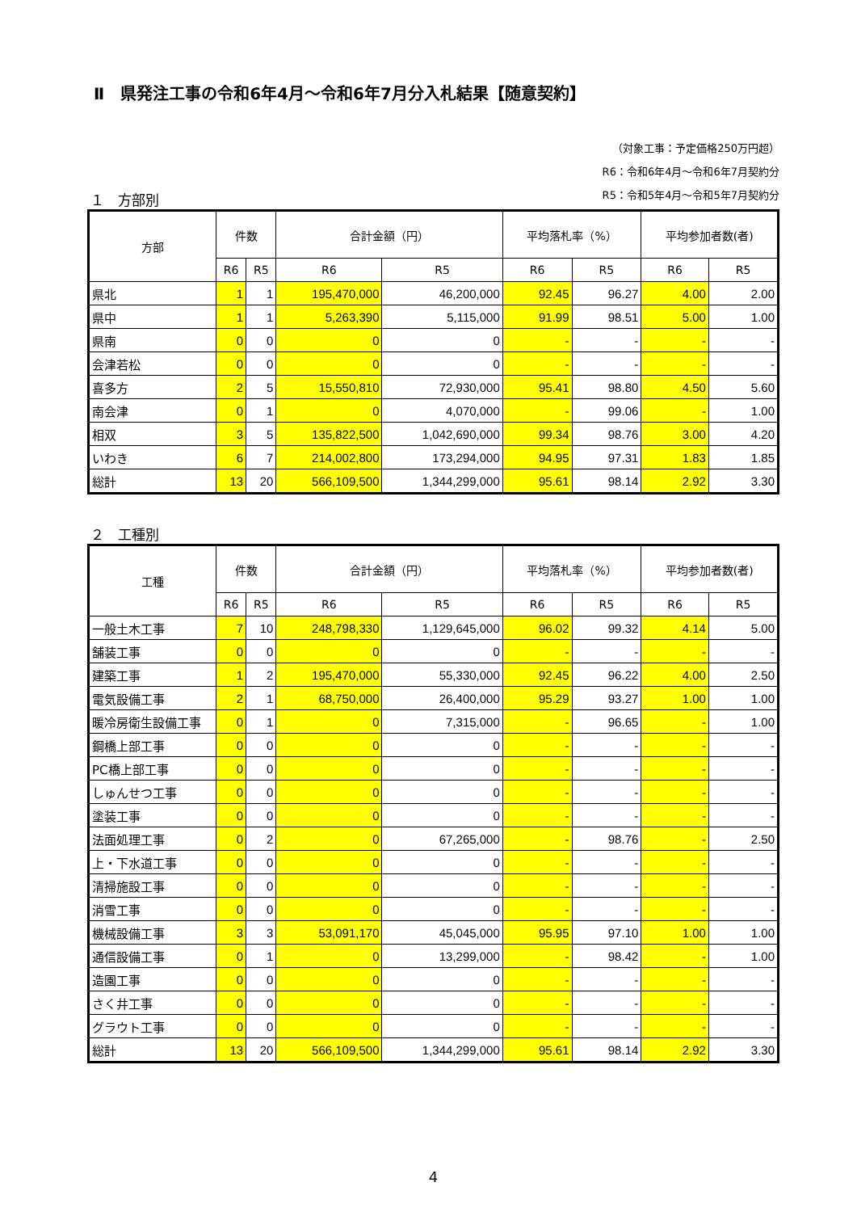Ⅱ　県発注工事の令和6年4月～令和6年7月分入札結果【随意契約】
（対象工事：予定価格250万円超）
R6：令和6年4月～令和6年7月契約分
R5：令和5年4月～令和5年7月契約分
１　方部別
| 方部 | 件数 | | 合計金額（円） | | 平均落札率（%） | | 平均参加者数(者) | |
| --- | --- | --- | --- | --- | --- | --- | --- | --- |
| | R6 | R5 | R6 | R5 | R6 | R5 | R6 | R5 |
| 県北 | 1 | 1 | 195,470,000 | 46,200,000 | 92.45 | 96.27 | 4.00 | 2.00 |
| 県中 | 1 | 1 | 5,263,390 | 5,115,000 | 91.99 | 98.51 | 5.00 | 1.00 |
| 県南 | 0 | 0 | 0 | 0 | - | - | - | - |
| 会津若松 | 0 | 0 | 0 | 0 | - | - | - | - |
| 喜多方 | 2 | 5 | 15,550,810 | 72,930,000 | 95.41 | 98.80 | 4.50 | 5.60 |
| 南会津 | 0 | 1 | 0 | 4,070,000 | - | 99.06 | - | 1.00 |
| 相双 | 3 | 5 | 135,822,500 | 1,042,690,000 | 99.34 | 98.76 | 3.00 | 4.20 |
| いわき | 6 | 7 | 214,002,800 | 173,294,000 | 94.95 | 97.31 | 1.83 | 1.85 |
| 総計 | 13 | 20 | 566,109,500 | 1,344,299,000 | 95.61 | 98.14 | 2.92 | 3.30 |
２　工種別
| 工種 | 件数 | | 合計金額（円） | | 平均落札率（%） | | 平均参加者数(者) | |
| --- | --- | --- | --- | --- | --- | --- | --- | --- |
| | R6 | R5 | R6 | R5 | R6 | R5 | R6 | R5 |
| 一般土木工事 | 7 | 10 | 248,798,330 | 1,129,645,000 | 96.02 | 99.32 | 4.14 | 5.00 |
| 舗装工事 | 0 | 0 | 0 | 0 | - | - | - | - |
| 建築工事 | 1 | 2 | 195,470,000 | 55,330,000 | 92.45 | 96.22 | 4.00 | 2.50 |
| 電気設備工事 | 2 | 1 | 68,750,000 | 26,400,000 | 95.29 | 93.27 | 1.00 | 1.00 |
| 暖冷房衛生設備工事 | 0 | 1 | 0 | 7,315,000 | - | 96.65 | - | 1.00 |
| 鋼橋上部工事 | 0 | 0 | 0 | 0 | - | - | - | - |
| PC橋上部工事 | 0 | 0 | 0 | 0 | - | - | - | - |
| しゅんせつ工事 | 0 | 0 | 0 | 0 | - | - | - | - |
| 塗装工事 | 0 | 0 | 0 | 0 | - | - | - | - |
| 法面処理工事 | 0 | 2 | 0 | 67,265,000 | - | 98.76 | - | 2.50 |
| 上・下水道工事 | 0 | 0 | 0 | 0 | - | - | - | - |
| 清掃施設工事 | 0 | 0 | 0 | 0 | - | - | - | - |
| 消雪工事 | 0 | 0 | 0 | 0 | - | - | - | - |
| 機械設備工事 | 3 | 3 | 53,091,170 | 45,045,000 | 95.95 | 97.10 | 1.00 | 1.00 |
| 通信設備工事 | 0 | 1 | 0 | 13,299,000 | - | 98.42 | - | 1.00 |
| 造園工事 | 0 | 0 | 0 | 0 | - | - | - | - |
| さく井工事 | 0 | 0 | 0 | 0 | - | - | - | - |
| グラウト工事 | 0 | 0 | 0 | 0 | - | - | - | - |
| 総計 | 13 | 20 | 566,109,500 | 1,344,299,000 | 95.61 | 98.14 | 2.92 | 3.30 |
4